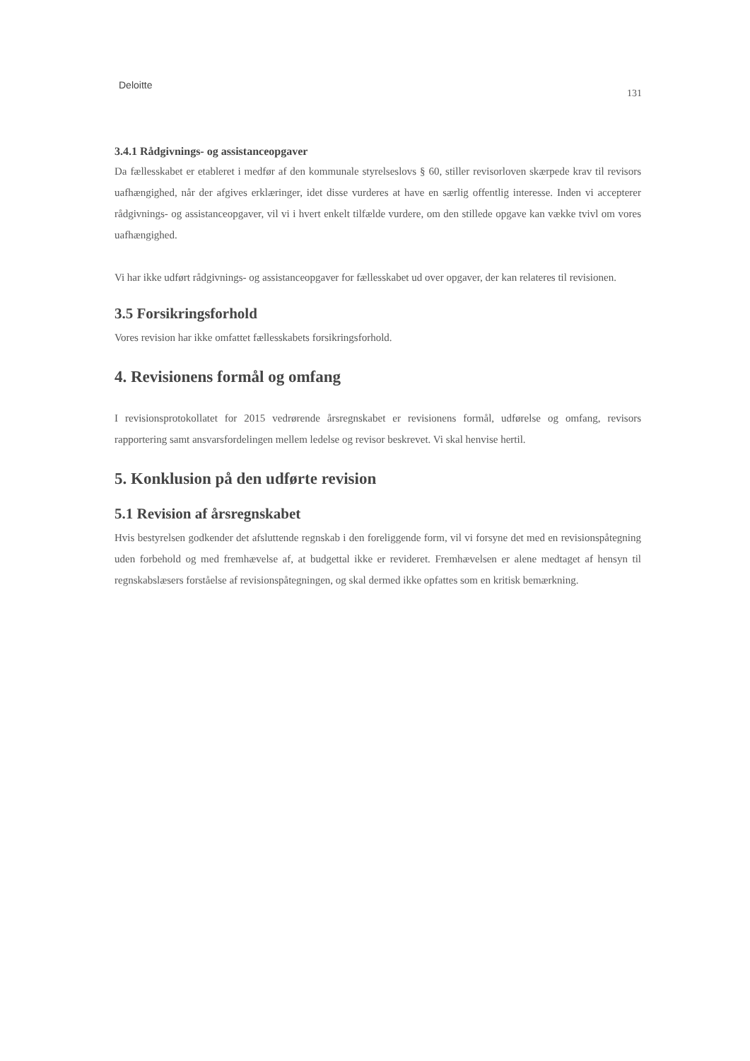Deloitte 131
3.4.1 Rådgivnings- og assistanceopgaver
Da fællesskabet er etableret i medfør af den kommunale styrelseslovs § 60, stiller revisorloven skærpede krav til revisors uafhængighed, når der afgives erklæringer, idet disse vurderes at have en særlig offentlig interesse. Inden vi accepterer rådgivnings- og assistanceopgaver, vil vi i hvert enkelt tilfælde vurdere, om den stillede opgave kan vække tvivl om vores uafhængighed.
Vi har ikke udført rådgivnings- og assistanceopgaver for fællesskabet ud over opgaver, der kan relateres til revisionen.
3.5 Forsikringsforhold
Vores revision har ikke omfattet fællesskabets forsikringsforhold.
4. Revisionens formål og omfang
I revisionsprotokollatet for 2015 vedrørende årsregnskabet er revisionens formål, udførelse og omfang, revisors rapportering samt ansvarsfordelingen mellem ledelse og revisor beskrevet. Vi skal henvise hertil.
5. Konklusion på den udførte revision
5.1 Revision af årsregnskabet
Hvis bestyrelsen godkender det afsluttende regnskab i den foreliggende form, vil vi forsyne det med en revisionspåtegning uden forbehold og med fremhævelse af, at budgettal ikke er revideret. Fremhævelsen er alene medtaget af hensyn til regnskabslæsers forståelse af revisionspåtegningen, og skal dermed ikke opfattes som en kritisk bemærkning.